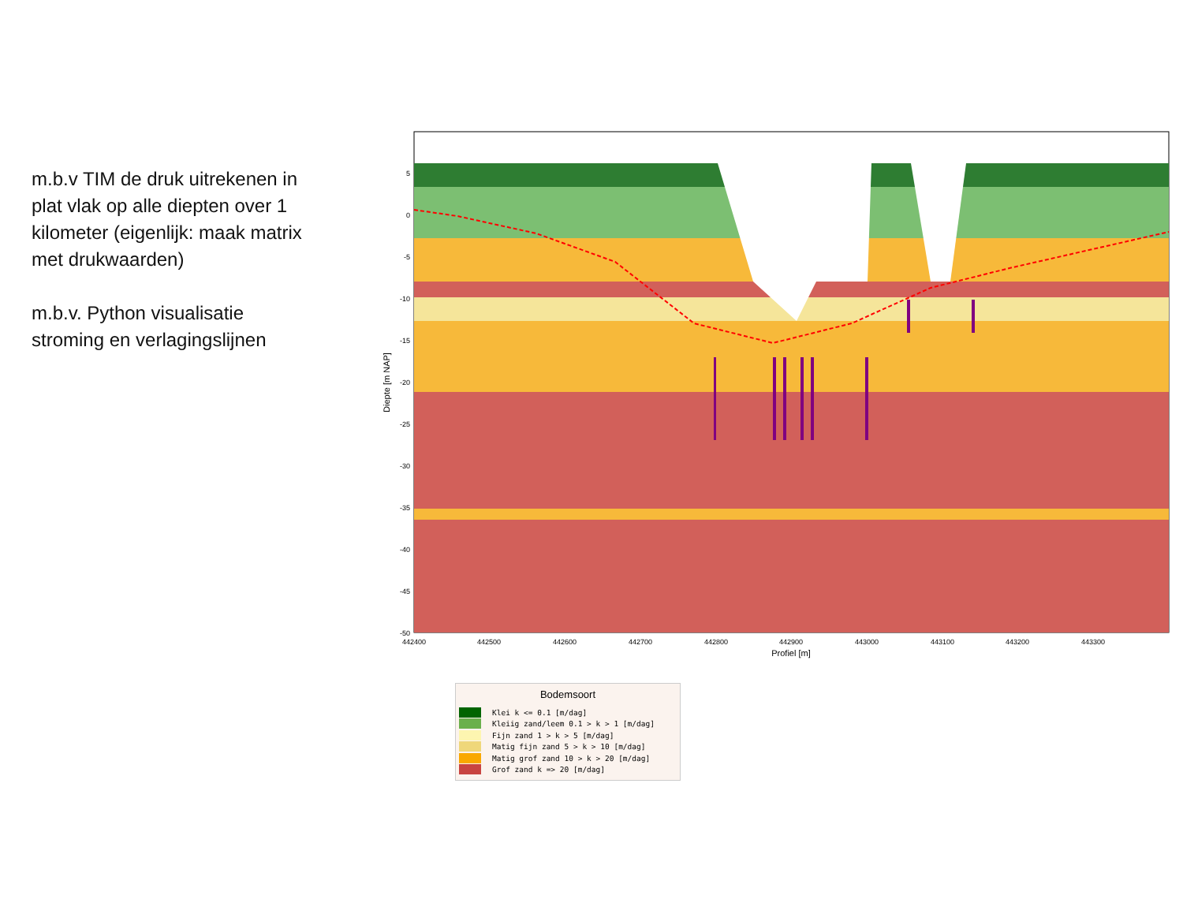m.b.v TIM de druk uitrekenen in plat vlak op alle diepten over 1 kilometer (eigenlijk: maak matrix met drukwaarden)
m.b.v. Python visualisatie stroming en verlagingslijnen
5
0
-5
-10
-15
-20
-25
-30
-35
-40
-45
-50
442400
442500
442600
442700
442800
442900
443000
443100
443200
443300
Profiel [m]
Diepte [m NAP]
Bodemsoort
Klei k <= 0.1 [m/dag]
Kleiig zand/leem 0.1 > k > 1 [m/dag]
Fijn zand 1 > k > 5 [m/dag]
Matig fijn zand 5 > k > 10 [m/dag]
Matig grof zand 10 > k > 20 [m/dag]
Grof zand k => 20 [m/dag]